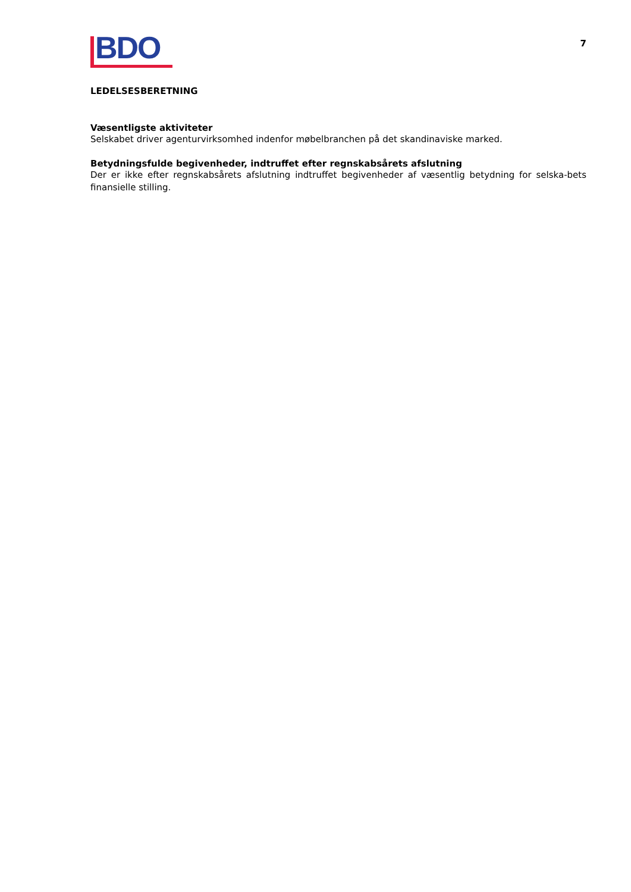BDO
7
LEDELSESBERETNING
Væsentligste aktiviteter
Selskabet driver agenturvirksomhed indenfor møbelbranchen på det skandinaviske marked.
Betydningsfulde begivenheder, indtruffet efter regnskabsårets afslutning
Der er ikke efter regnskabsårets afslutning indtruffet begivenheder af væsentlig betydning for selska-bets finansielle stilling.